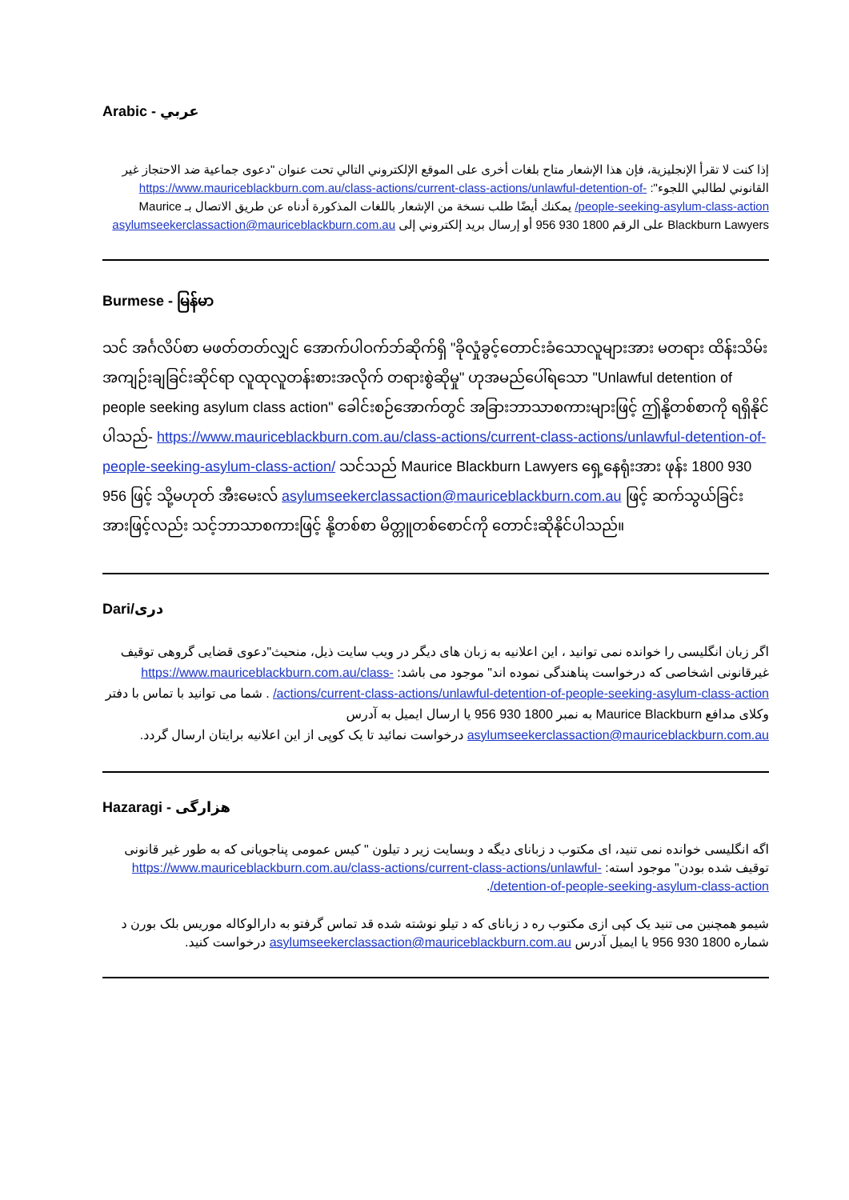Arabic - عربي
إذا كنت لا تقرأ الإنجليزية، فإن هذا الإشعار متاح بلغات أخرى على الموقع الإلكتروني التالي تحت عنوان "دعوى جماعية ضد الاحتجاز غير القانوني لطالبي اللجوء": https://www.mauriceblackburn.com.au/class-actions/current-class-actions/unlawful-detention-of-people-seeking-asylum-class-action/ يمكنك أيضًا طلب نسخة من الإشعار باللغات المذكورة أدناه عن طريق الاتصال بـ Maurice Blackburn Lawyers على الرقم 1800 930 956 أو إرسال بريد إلكتروني إلى asylumseekerclassaction@mauriceblackburn.com.au
Burmese - မြန်မာ
သင် အင်္ဂလိပ်စာ မဖတ်တတ်လျှင် အောက်ပါဝက်ဘ်ဆိုက်ရှိ "ခိုလှုံခွင့်တောင်းခံသောလူများအား မတရား ထိန်းသိမ်း အကျဉ်းချခြင်းဆိုင်ရာ လူထုလူတန်းစားအလိုက် တရားစွဲဆိုမှု" ဟုအမည်ပေါ်ရသော "Unlawful detention of people seeking asylum class action" ခေါင်းစဉ်အောက်တွင် အခြားဘာသာစကားများဖြင့် ဤနို့တစ်စာကို ရရှိနိုင်ပါသည်- https://www.mauriceblackburn.com.au/class-actions/current-class-actions/unlawful-detention-of-people-seeking-asylum-class-action/ သင်သည် Maurice Blackburn Lawyers ရှေ့နေရုံးအား ဖုန်း 1800 930 956 ဖြင့် သို့မဟုတ် အီးမေးလ် asylumseekerclassaction@mauriceblackburn.com.au ဖြင့် ဆက်သွယ်ခြင်းအားဖြင့်လည်း သင့်ဘာသာစကားဖြင့် နို့တစ်စာ မိတ္တူတစ်စောင်ကို တောင်းဆိုနိုင်ပါသည်။
Dari/دری
اگر زبان انگلیسی را خوانده نمی توانید ، این اعلانیه به زبان های دیگر در ویب سایت ذیل، منحیث"دعوی قضایی گروهی توقیف غیرقانونی اشخاصی که درخواست پناهندگی نموده اند" موجود می باشد: https://www.mauriceblackburn.com.au/class-actions/current-class-actions/unlawful-detention-of-people-seeking-asylum-class-action/ . شما می توانید با تماس با دفتر وکلای مدافع Maurice Blackburn به نمبر 1800 930 956 یا ارسال ایمیل به آدرس asylumseekerclassaction@mauriceblackburn.com.au درخواست نمائید تا یک کوپی از این اعلانیه برایتان ارسال گردد.
Hazaragi - هزارگی
اگه انگلیسی خوانده نمی تنید، ای مکتوب د زبانای دیگه د وبسایت زیر د تیلون " کیس عمومی پناجویانی که به طور غیر قانونی توقیف شده بودن" موجود استه: https://www.mauriceblackburn.com.au/class-actions/current-class-actions/unlawful-detention-of-people-seeking-asylum-class-action/.
شیمو همچنین می تنید یک کپی ازی مکتوب ره د زبانای که د تیلو نوشته شده قد تماس گرفتو به دارالوکاله موریس بلک بورن د شماره 1800 930 956 یا ایمیل آدرس asylumseekerclassaction@mauriceblackburn.com.au درخواست کنید.